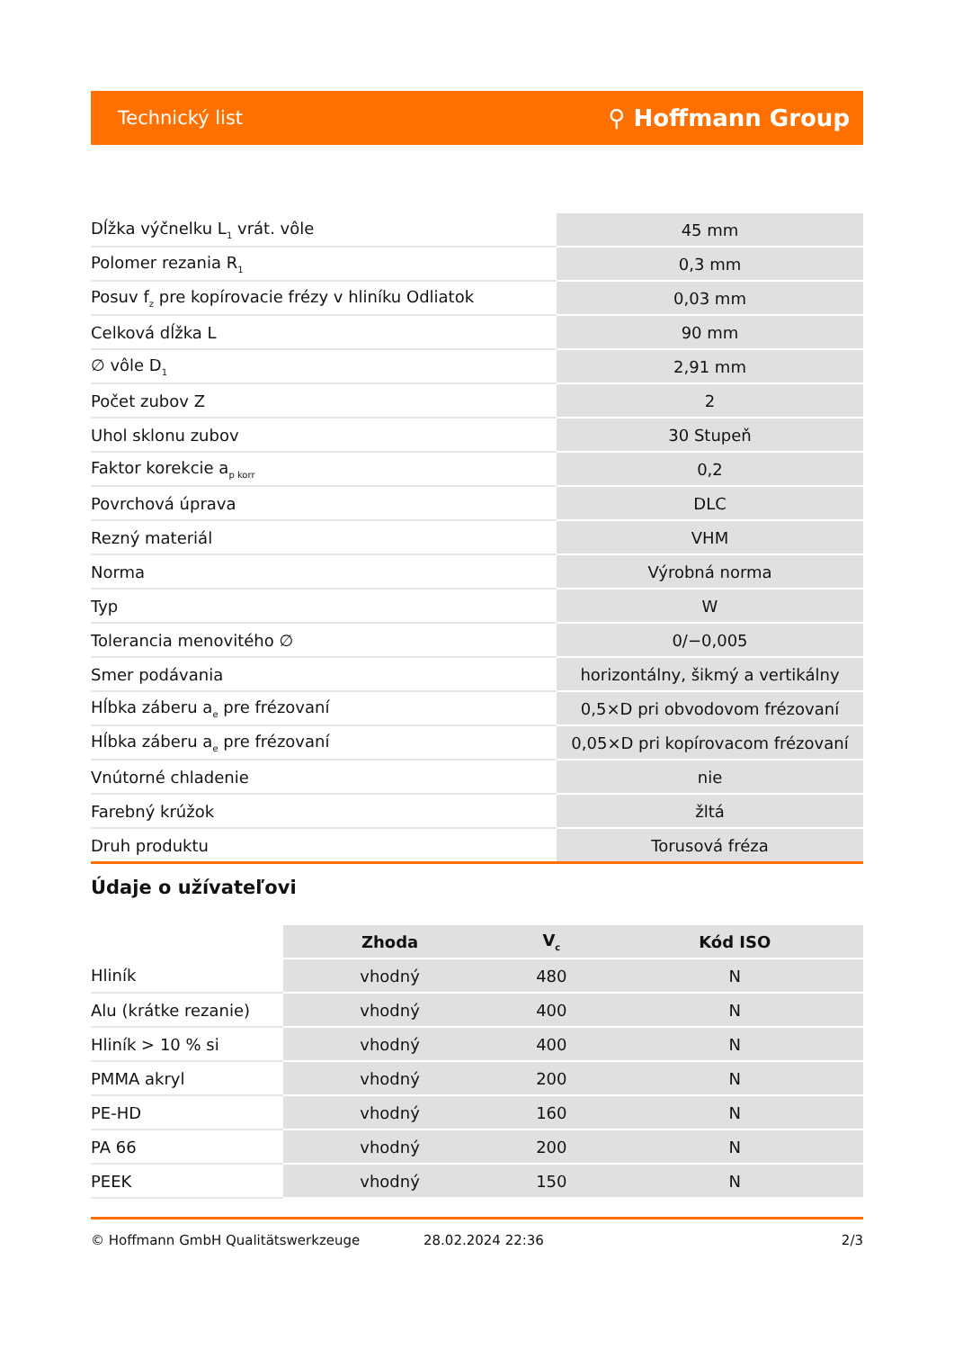Technický list ⚲ Hoffmann Group
| Dĺžka výčnelku L<sub>1</sub> vrát. vôle | 45 mm |
| Polomer rezania R<sub>1</sub> | 0,3 mm |
| Posuv f<sub>z</sub> pre kopírovacie frézy v hliníku Odliatok | 0,03 mm |
| Celková dĺžka L | 90 mm |
| ∅ vôle D<sub>1</sub> | 2,91 mm |
| Počet zubov Z | 2 |
| Uhol sklonu zubov | 30 Stupeň |
| Faktor korekcie a<sub>p korr</sub> | 0,2 |
| Povrchová úprava | DLC |
| Rezný materiál | VHM |
| Norma | Výrobná norma |
| Typ | W |
| Tolerancia menovitého ∅ | 0/−0,005 |
| Smer podávania | horizontálny, šikmý a vertikálny |
| Hĺbka záberu a<sub>e</sub> pre frézovaní | 0,5×D pri obvodovom frézovaní |
| Hĺbka záberu a<sub>e</sub> pre frézovaní | 0,05×D pri kopírovacom frézovaní |
| Vnútorné chladenie | nie |
| Farebný krúžok | žltá |
| Druh produktu | Torusová fréza |
Údaje o užívateľovi
| | Zhoda | V<sub>c</sub> | Kód ISO |
| --- | --- | --- | --- |
| Hliník | vhodný | 480 | N |
| Alu (krátke rezanie) | vhodný | 400 | N |
| Hliník > 10 % si | vhodný | 400 | N |
| PMMA akryl | vhodný | 200 | N |
| PE-HD | vhodný | 160 | N |
| PA 66 | vhodný | 200 | N |
| PEEK | vhodný | 150 | N |
© Hoffmann GmbH Qualitätswerkzeuge 28.02.2024 22:36 2/3